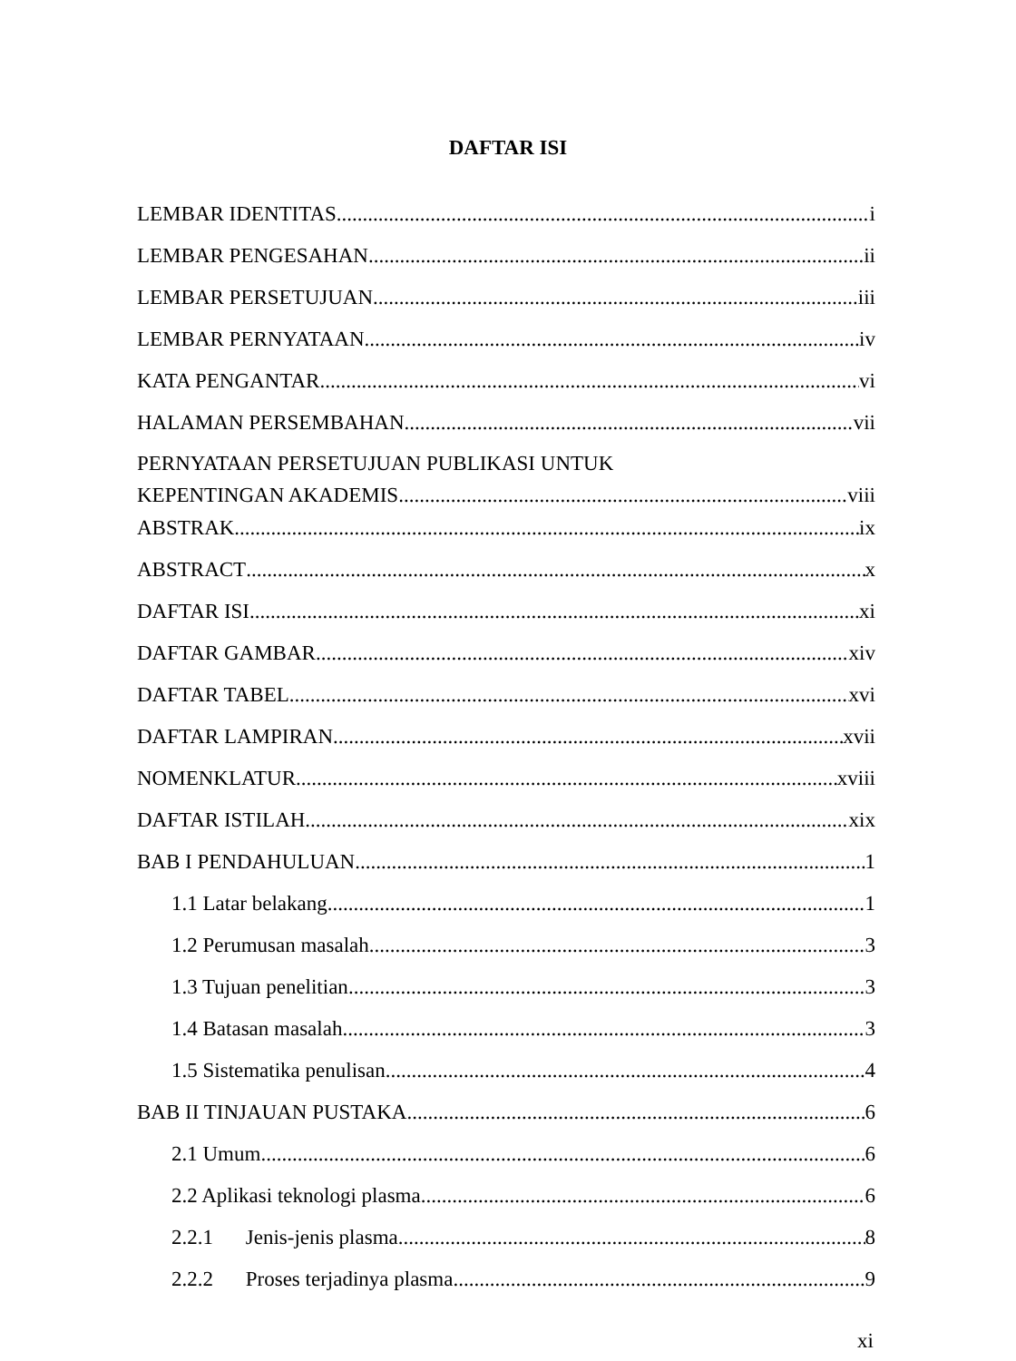DAFTAR ISI
LEMBAR IDENTITAS i
LEMBAR PENGESAHAN ii
LEMBAR PERSETUJUAN iii
LEMBAR PERNYATAAN iv
KATA PENGANTAR vi
HALAMAN PERSEMBAHAN vii
PERNYATAAN PERSETUJUAN PUBLIKASI UNTUK
KEPENTINGAN AKADEMIS viii
ABSTRAK ix
ABSTRACT x
DAFTAR ISI xi
DAFTAR GAMBAR xiv
DAFTAR TABEL xvi
DAFTAR LAMPIRAN xvii
NOMENKLATUR xviii
DAFTAR ISTILAH xix
BAB I PENDAHULUAN 1
1.1 Latar belakang 1
1.2 Perumusan masalah 3
1.3 Tujuan penelitian 3
1.4 Batasan masalah 3
1.5 Sistematika penulisan 4
BAB II TINJAUAN PUSTAKA 6
2.1 Umum 6
2.2 Aplikasi teknologi plasma 6
2.2.1 Jenis-jenis plasma 8
2.2.2 Proses terjadinya plasma 9
xi